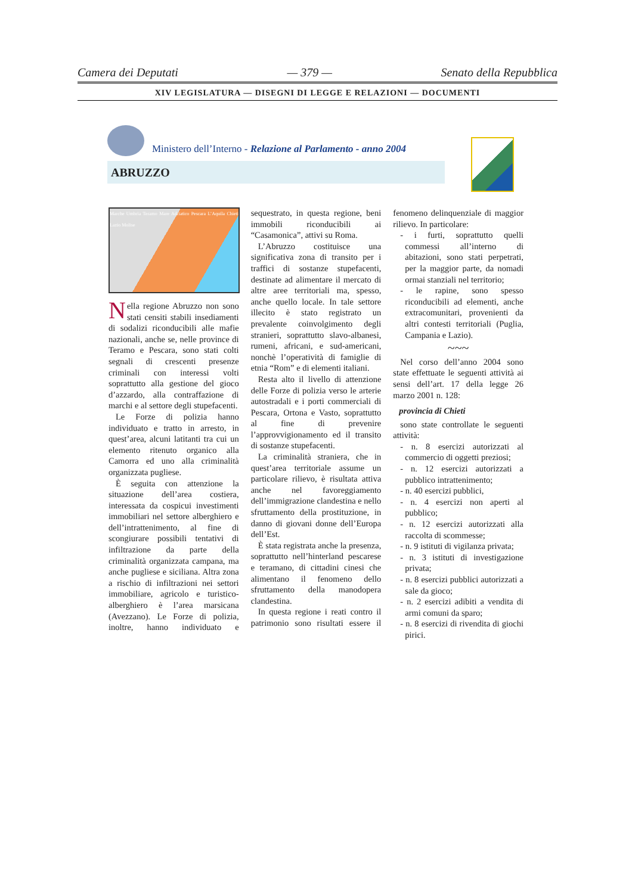Camera dei Deputati — 379 — Senato della Repubblica
XIV LEGISLATURA — DISEGNI DI LEGGE E RELAZIONI — DOCUMENTI
Ministero dell’Interno - Relazione al Parlamento - anno 2004
ABRUZZO
Marche Umbria Teramo Mare Adriatico Pescara L’Aquila Chieti Lazio Molise
Nella regione Abruzzo non sono stati censiti stabili insediamenti di sodalizi riconducibili alle mafie nazionali, anche se, nelle province di Teramo e Pescara, sono stati colti segnali di crescenti presenze criminali con interessi volti soprattutto alla gestione del gioco d’azzardo, alla contraffazione di marchi e al settore degli stupefacenti.
Le Forze di polizia hanno individuato e tratto in arresto, in quest’area, alcuni latitanti tra cui un elemento ritenuto organico alla Camorra ed uno alla criminalità organizzata pugliese.
È seguita con attenzione la situazione dell’area costiera, interessata da cospicui investimenti immobiliari nel settore alberghiero e dell’intrattenimento, al fine di scongiurare possibili tentativi di infiltrazione da parte della criminalità organizzata campana, ma anche pugliese e siciliana. Altra zona a rischio di infiltrazioni nei settori immobiliare, agricolo e turistico-alberghiero è l’area marsicana (Avezzano). Le Forze di polizia, inoltre, hanno individuato e sequestrato, in questa regione, beni immobili riconducibili ai “Casamonica”, attivi su Roma.
L’Abruzzo costituisce una significativa zona di transito per i traffici di sostanze stupefacenti, destinate ad alimentare il mercato di altre aree territoriali ma, spesso, anche quello locale. In tale settore illecito è stato registrato un prevalente coinvolgimento degli stranieri, soprattutto slavo-albanesi, rumeni, africani, e sud-americani, nonchè l’operatività di famiglie di etnia “Rom” e di elementi italiani.
Resta alto il livello di attenzione delle Forze di polizia verso le arterie autostradali e i porti commerciali di Pescara, Ortona e Vasto, soprattutto al fine di prevenire l’approvvigionamento ed il transito di sostanze stupefacenti.
La criminalità straniera, che in quest’area territoriale assume un particolare rilievo, è risultata attiva anche nel favoreggiamento dell’immigrazione clandestina e nello sfruttamento della prostituzione, in danno di giovani donne dell’Europa dell’Est.
È stata registrata anche la presenza, soprattutto nell’hinterland pescarese e teramano, di cittadini cinesi che alimentano il fenomeno dello sfruttamento della manodopera clandestina.
In questa regione i reati contro il patrimonio sono risultati essere il fenomeno delinquenziale di maggior rilievo. In particolare:
- i furti, soprattutto quelli commessi all’interno di abitazioni, sono stati perpetrati, per la maggior parte, da nomadi ormai stanziali nel territorio;
- le rapine, sono spesso riconducibili ad elementi, anche extracomunitari, provenienti da altri contesti territoriali (Puglia, Campania e Lazio).
~~~
Nel corso dell’anno 2004 sono state effettuate le seguenti attività ai sensi dell’art. 17 della legge 26 marzo 2001 n. 128:
provincia di Chieti
sono state controllate le seguenti attività:
- n. 8 esercizi autorizzati al commercio di oggetti preziosi;
- n. 12 esercizi autorizzati a pubblico intrattenimento;
- n. 40 esercizi pubblici,
- n. 4 esercizi non aperti al pubblico;
- n. 12 esercizi autorizzati alla raccolta di scommesse;
- n. 9 istituti di vigilanza privata;
- n. 3 istituti di investigazione privata;
- n. 8 esercizi pubblici autorizzati a sale da gioco;
- n. 2 esercizi adibiti a vendita di armi comuni da sparo;
- n. 8 esercizi di rivendita di giochi pirici.